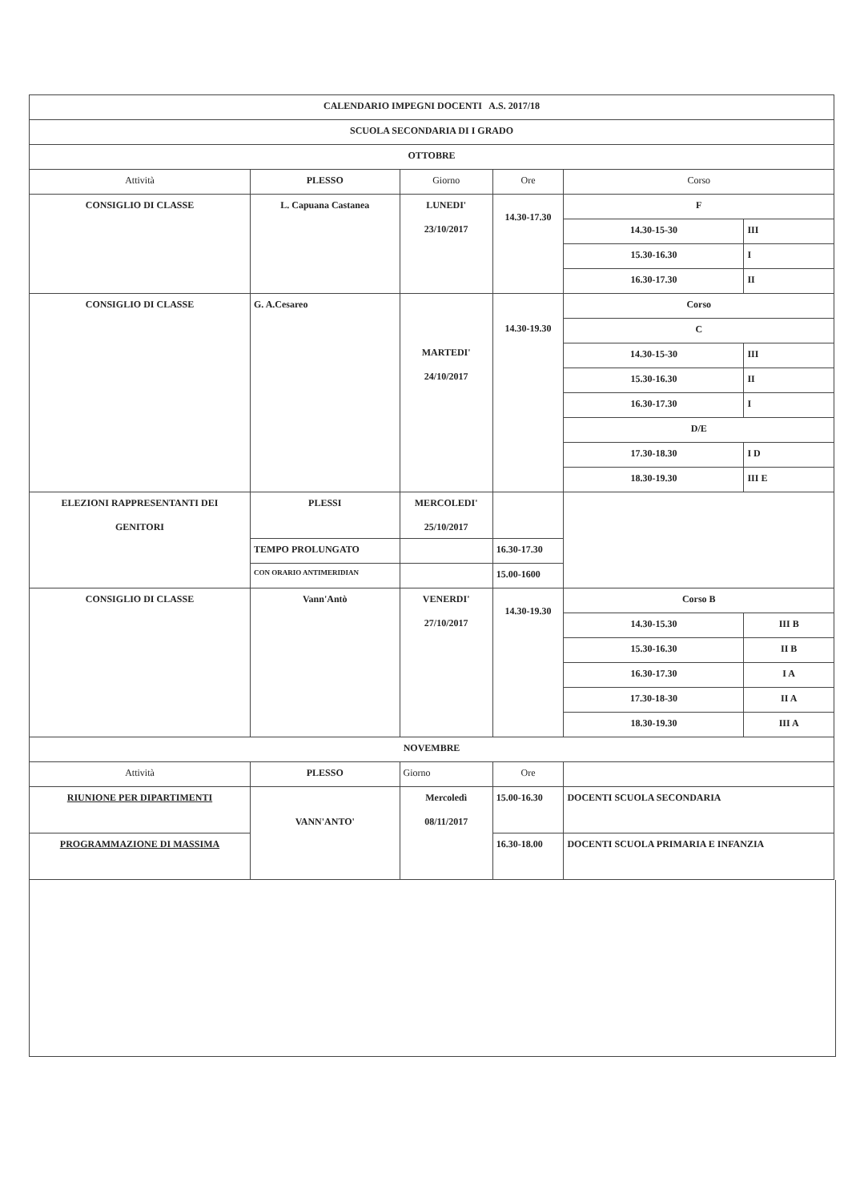| CALENDARIO IMPEGNI DOCENTI A.S. 2017/18 | | | | | |
| SCUOLA SECONDARIA DI I GRADO | | | | | |
| OTTOBRE | | | | | |
| Attività | PLESSO | Giorno | Ore | Corso | |
| CONSIGLIO DI CLASSE | L. Capuana Castanea | LUNEDI' 23/10/2017 | 14.30-17.30 | F | |
| | | | | 14.30-15-30 | III |
| | | | | 15.30-16.30 | I |
| | | | | 16.30-17.30 | II |
| CONSIGLIO DI CLASSE | G. A.Cesareo | MARTEDI' 24/10/2017 | 14.30-19.30 | Corso | |
| | | | | C | |
| | | | | 14.30-15-30 | III |
| | | | | 15.30-16.30 | II |
| | | | | 16.30-17.30 | I |
| | | | | D/E | |
| | | | | 17.30-18.30 | I D |
| | | | | 18.30-19.30 | III E |
| ELEZIONI RAPPRESENTANTI DEI GENITORI | PLESSI | MERCOLEDI' 25/10/2017 | | | |
| | TEMPO PROLUNGATO | | 16.30-17.30 | | |
| | CON ORARIO ANTIMERIDIAN | | 15.00-1600 | | |
| CONSIGLIO DI CLASSE | Vann'Antò | VENERDI' 27/10/2017 | 14.30-19.30 | Corso B | |
| | | | | 14.30-15.30 | III B |
| | | | | 15.30-16.30 | II B |
| | | | | 16.30-17.30 | I A |
| | | | | 17.30-18-30 | II A |
| | | | | 18.30-19.30 | III A |
| NOVEMBRE | | | | | |
| Attività | PLESSO | Giorno | Ore | | |
| RIUNIONE PER DIPARTIMENTI | VANN'ANTO' | Mercoledì 08/11/2017 | 15.00-16.30 | DOCENTI SCUOLA SECONDARIA | |
| PROGRAMMAZIONE DI MASSIMA | | | 16.30-18.00 | DOCENTI SCUOLA PRIMARIA E INFANZIA | |